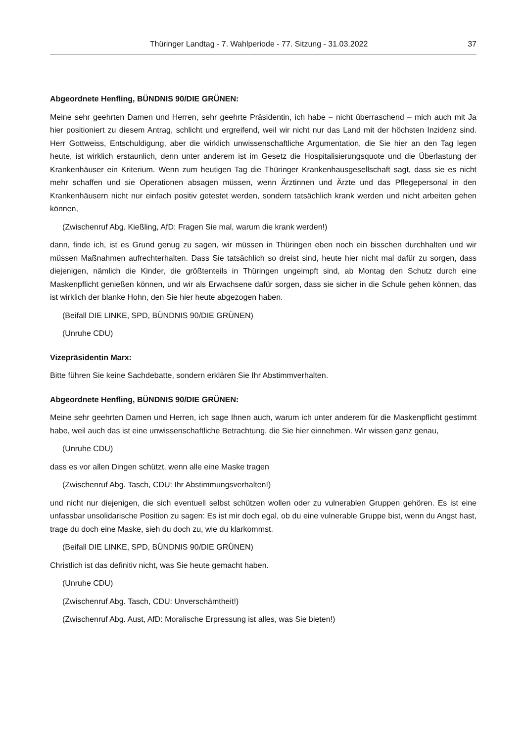Thüringer Landtag - 7. Wahlperiode - 77. Sitzung - 31.03.2022 37
Abgeordnete Henfling, BÜNDNIS 90/DIE GRÜNEN:
Meine sehr geehrten Damen und Herren, sehr geehrte Präsidentin, ich habe – nicht überraschend – mich auch mit Ja hier positioniert zu diesem Antrag, schlicht und ergreifend, weil wir nicht nur das Land mit der höchsten Inzidenz sind. Herr Gottweiss, Entschuldigung, aber die wirklich unwissenschaftliche Argumentation, die Sie hier an den Tag legen heute, ist wirklich erstaunlich, denn unter anderem ist im Gesetz die Hospitalisierungsquote und die Überlastung der Krankenhäuser ein Kriterium. Wenn zum heutigen Tag die Thüringer Krankenhausgesellschaft sagt, dass sie es nicht mehr schaffen und sie Operationen absagen müssen, wenn Ärztinnen und Ärzte und das Pflegepersonal in den Krankenhäusern nicht nur einfach positiv getestet werden, sondern tatsächlich krank werden und nicht arbeiten gehen können,
(Zwischenruf Abg. Kießling, AfD: Fragen Sie mal, warum die krank werden!)
dann, finde ich, ist es Grund genug zu sagen, wir müssen in Thüringen eben noch ein bisschen durchhalten und wir müssen Maßnahmen aufrechterhalten. Dass Sie tatsächlich so dreist sind, heute hier nicht mal dafür zu sorgen, dass diejenigen, nämlich die Kinder, die größtenteils in Thüringen ungeimpft sind, ab Montag den Schutz durch eine Maskenpflicht genießen können, und wir als Erwachsene dafür sorgen, dass sie sicher in die Schule gehen können, das ist wirklich der blanke Hohn, den Sie hier heute abgezogen haben.
(Beifall DIE LINKE, SPD, BÜNDNIS 90/DIE GRÜNEN)
(Unruhe CDU)
Vizepräsidentin Marx:
Bitte führen Sie keine Sachdebatte, sondern erklären Sie Ihr Abstimmverhalten.
Abgeordnete Henfling, BÜNDNIS 90/DIE GRÜNEN:
Meine sehr geehrten Damen und Herren, ich sage Ihnen auch, warum ich unter anderem für die Maskenpflicht gestimmt habe, weil auch das ist eine unwissenschaftliche Betrachtung, die Sie hier einnehmen. Wir wissen ganz genau,
(Unruhe CDU)
dass es vor allen Dingen schützt, wenn alle eine Maske tragen
(Zwischenruf Abg. Tasch, CDU: Ihr Abstimmungsverhalten!)
und nicht nur diejenigen, die sich eventuell selbst schützen wollen oder zu vulnerablen Gruppen gehören. Es ist eine unfassbar unsolidarische Position zu sagen: Es ist mir doch egal, ob du eine vulnerable Gruppe bist, wenn du Angst hast, trage du doch eine Maske, sieh du doch zu, wie du klarkommst.
(Beifall DIE LINKE, SPD, BÜNDNIS 90/DIE GRÜNEN)
Christlich ist das definitiv nicht, was Sie heute gemacht haben.
(Unruhe CDU)
(Zwischenruf Abg. Tasch, CDU: Unverschämtheit!)
(Zwischenruf Abg. Aust, AfD: Moralische Erpressung ist alles, was Sie bieten!)